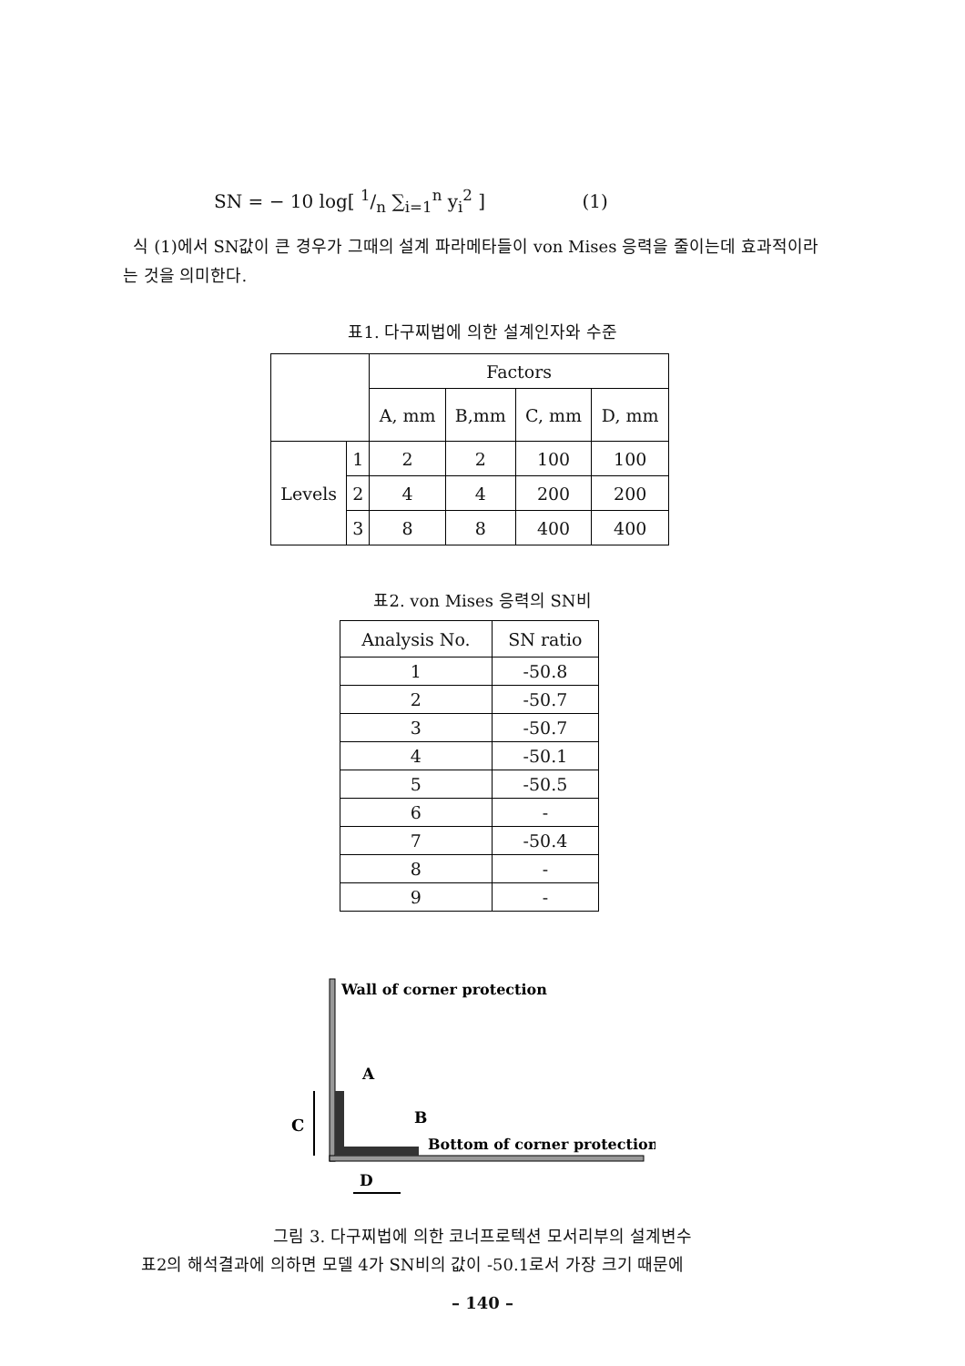SN = − 10 log[ 1/n ∑<sub>i=1</sub><sup>n</sup> y<sub>i</sub><sup>2</sup> ] (1)
식 (1)에서 SN값이 큰 경우가 그때의 설계 파라메타들이 von Mises 응력을 줄이는데 효과적이라는 것을 의미한다.
표1. 다구찌법에 의한 설계인자와 수준
| | | Factors | | | |
| --- | --- | --- | --- | --- | --- |
| | | A, mm | B,mm | C, mm | D, mm |
| Levels | 1 | 2 | 2 | 100 | 100 |
| | 2 | 4 | 4 | 200 | 200 |
| | 3 | 8 | 8 | 400 | 400 |
표2. von Mises 응력의 SN비
| Analysis No. | SN ratio |
| --- | --- |
| 1 | -50.8 |
| 2 | -50.7 |
| 3 | -50.7 |
| 4 | -50.1 |
| 5 | -50.5 |
| 6 | - |
| 7 | -50.4 |
| 8 | - |
| 9 | - |
Wall of corner protection
A
C
B
Bottom of corner protection
D
그림 3. 다구찌법에 의한 코너프로텍션 모서리부의 설계변수
표2의 해석결과에 의하면 모델 4가 SN비의 값이 -50.1로서 가장 크기 때문에
– 140 –